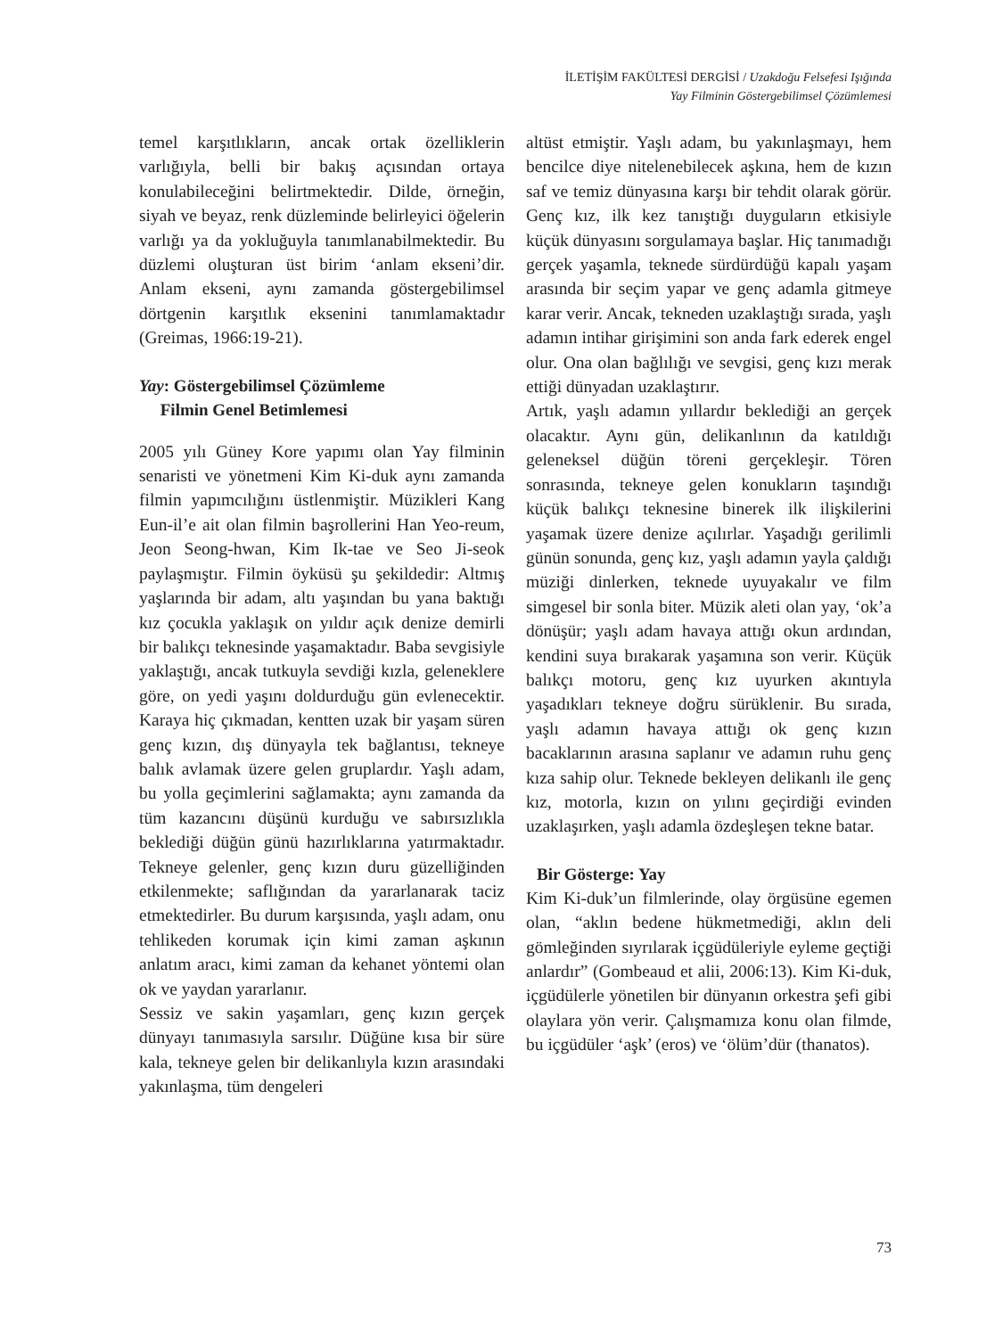İLETİŞİM FAKÜLTESİ DERGİSİ / Uzakdoğu Felsefesi Işığında
Yay Filminin Göstergebilimsel Çözümlemesi
temel karşıtlıkların, ancak ortak özelliklerin varlığıyla, belli bir bakış açısından ortaya konulabileceğini belirtmektedir. Dilde, örneğin, siyah ve beyaz, renk düzleminde belirleyici öğelerin varlığı ya da yokluğuyla tanımlanabilmektedir. Bu düzlemi oluşturan üst birim ‘anlam ekseni’dir. Anlam ekseni, aynı zamanda göstergebilimsel dörtgenin karşıtlık eksenini tanımlamaktadır (Greimas, 1966:19-21).
Yay: Göstergebilimsel Çözümleme
Filmin Genel Betimlemesi
2005 yılı Güney Kore yapımı olan Yay filminin senaristi ve yönetmeni Kim Ki-duk aynı zamanda filmin yapımcılığını üstlenmiştir. Müzikleri Kang Eun-il’e ait olan filmin başrollerini Han Yeo-reum, Jeon Seong-hwan, Kim Ik-tae ve Seo Ji-seok paylaşmıştır. Filmin öyküsü şu şekildedir: Altmış yaşlarında bir adam, altı yaşından bu yana baktığı kız çocukla yaklaşık on yıldır açık denize demirli bir balıkçı teknesinde yaşamaktadır. Baba sevgisiyle yaklaştığı, ancak tutkuyla sevdiği kızla, geleneklere göre, on yedi yaşını doldurduğu gün evlenecektir. Karaya hiç çıkmadan, kentten uzak bir yaşam süren genç kızın, dış dünyayla tek bağlantısı, tekneye balık avlamak üzere gelen gruplardır. Yaşlı adam, bu yolla geçimlerini sağlamakta; aynı zamanda da tüm kazancını düşünü kurduğu ve sabırsızlıkla beklediği düğün günü hazırlıklarına yatırmaktadır. Tekneye gelenler, genç kızın duru güzelliğinden etkilenmekte; saflığından da yararlanarak taciz etmektedirler. Bu durum karşısında, yaşlı adam, onu tehlikeden korumak için kimi zaman aşkının anlatım aracı, kimi zaman da kehanet yöntemi olan ok ve yaydan yararlanır.
Sessiz ve sakin yaşamları, genç kızın gerçek dünyayı tanımasıyla sarsılır. Düğüne kısa bir süre kala, tekneye gelen bir delikanlıyla kızın arasındaki yakınlaşma, tüm dengeleri
altüst etmiştir. Yaşlı adam, bu yakınlaşmayı, hem bencilce diye nitelenebilecek aşkına, hem de kızın saf ve temiz dünyasına karşı bir tehdit olarak görür. Genç kız, ilk kez tanıştığı duyguların etkisiyle küçük dünyasını sorgulamaya başlar. Hiç tanımadığı gerçek yaşamla, teknede sürdürdüğü kapalı yaşam arasında bir seçim yapar ve genç adamla gitmeye karar verir. Ancak, tekneden uzaklaştığı sırada, yaşlı adamın intihar girişimini son anda fark ederek engel olur. Ona olan bağlılığı ve sevgisi, genç kızı merak ettiği dünyadan uzaklaştırır.
Artık, yaşlı adamın yıllardır beklediği an gerçek olacaktır. Aynı gün, delikanlının da katıldığı geleneksel düğün töreni gerçekleşir. Tören sonrasında, tekneye gelen konukların taşındığı küçük balıkçı teknesine binerek ilk ilişkilerini yaşamak üzere denize açılırlar. Yaşadığı gerilimli günün sonunda, genç kız, yaşlı adamın yayla çaldığı müziği dinlerken, teknede uyuyakalır ve film simgesel bir sonla biter. Müzik aleti olan yay, ‘ok’a dönüşür; yaşlı adam havaya attığı okun ardından, kendini suya bırakarak yaşamına son verir. Küçük balıkçı motoru, genç kız uyurken akıntıyla yaşadıkları tekneye doğru sürüklenir. Bu sırada, yaşlı adamın havaya attığı ok genç kızın bacaklarının arasına saplanır ve adamın ruhu genç kıza sahip olur. Teknede bekleyen delikanlı ile genç kız, motorla, kızın on yılını geçirdiği evinden uzaklaşırken, yaşlı adamla özdeşleşen tekne batar.
Bir Gösterge: Yay
Kim Ki-duk’un filmlerinde, olay örgüsüne egemen olan, “aklın bedene hükmetmediği, aklın deli gömleğinden sıyrılarak içgüdüleriyle eyleme geçtiği anlardır” (Gombeaud et alii, 2006:13). Kim Ki-duk, içgüdülerle yönetilen bir dünyanın orkestra şefi gibi olaylara yön verir. Çalışmamıza konu olan filmde, bu içgüdüler ‘aşk’ (eros) ve ‘ölüm’dür (thanatos).
73